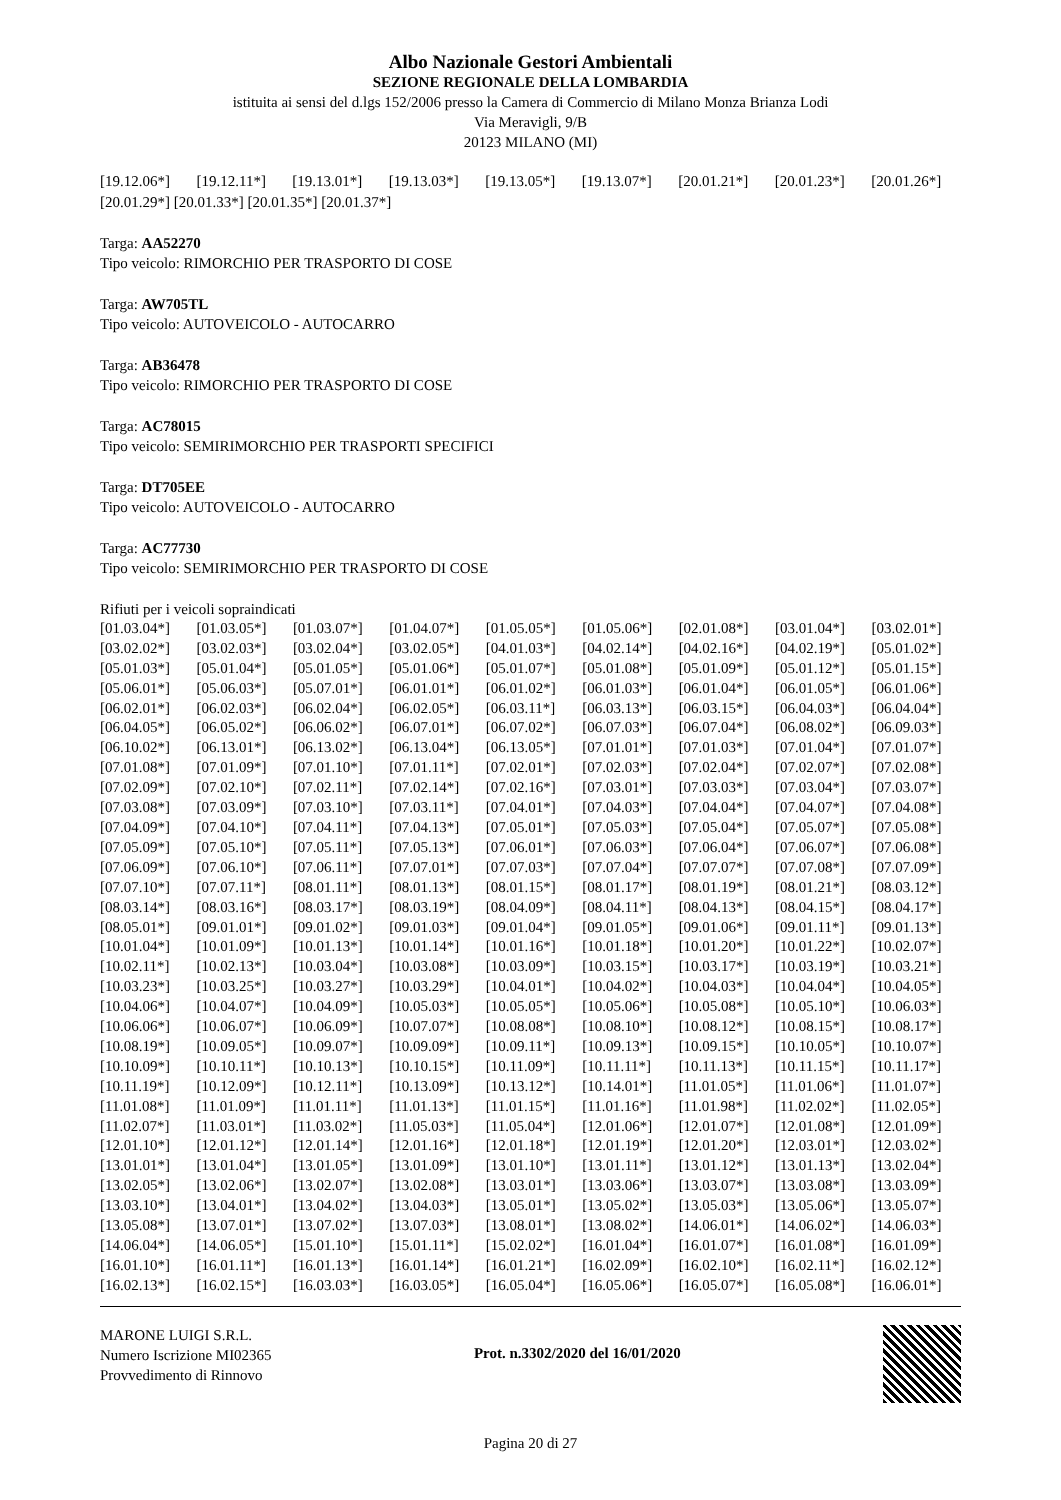Albo Nazionale Gestori Ambientali
SEZIONE REGIONALE DELLA LOMBARDIA
istituita ai sensi del d.lgs 152/2006 presso la Camera di Commercio di Milano Monza Brianza Lodi
Via Meravigli, 9/B
20123 MILANO (MI)
| [19.12.06*] | [19.12.11*] | [19.13.01*] | [19.13.03*] | [19.13.05*] | [19.13.07*] | [20.01.21*] | [20.01.23*] | [20.01.26*] |
[20.01.29*] [20.01.33*] [20.01.35*] [20.01.37*]
Targa: AA52270
Tipo veicolo: RIMORCHIO PER TRASPORTO DI COSE
Targa: AW705TL
Tipo veicolo: AUTOVEICOLO - AUTOCARRO
Targa: AB36478
Tipo veicolo: RIMORCHIO PER TRASPORTO DI COSE
Targa: AC78015
Tipo veicolo: SEMIRIMORCHIO PER TRASPORTI SPECIFICI
Targa: DT705EE
Tipo veicolo: AUTOVEICOLO - AUTOCARRO
Targa: AC77730
Tipo veicolo: SEMIRIMORCHIO PER TRASPORTO DI COSE
Rifiuti per i veicoli sopraindicati
| [01.03.04*] | [01.03.05*] | [01.03.07*] | [01.04.07*] | [01.05.05*] | [01.05.06*] | [02.01.08*] | [03.01.04*] | [03.02.01*] |
| [03.02.02*] | [03.02.03*] | [03.02.04*] | [03.02.05*] | [04.01.03*] | [04.02.14*] | [04.02.16*] | [04.02.19*] | [05.01.02*] |
| [05.01.03*] | [05.01.04*] | [05.01.05*] | [05.01.06*] | [05.01.07*] | [05.01.08*] | [05.01.09*] | [05.01.12*] | [05.01.15*] |
| [05.06.01*] | [05.06.03*] | [05.07.01*] | [06.01.01*] | [06.01.02*] | [06.01.03*] | [06.01.04*] | [06.01.05*] | [06.01.06*] |
| [06.02.01*] | [06.02.03*] | [06.02.04*] | [06.02.05*] | [06.03.11*] | [06.03.13*] | [06.03.15*] | [06.04.03*] | [06.04.04*] |
| [06.04.05*] | [06.05.02*] | [06.06.02*] | [06.07.01*] | [06.07.02*] | [06.07.03*] | [06.07.04*] | [06.08.02*] | [06.09.03*] |
| [06.10.02*] | [06.13.01*] | [06.13.02*] | [06.13.04*] | [06.13.05*] | [07.01.01*] | [07.01.03*] | [07.01.04*] | [07.01.07*] |
| [07.01.08*] | [07.01.09*] | [07.01.10*] | [07.01.11*] | [07.02.01*] | [07.02.03*] | [07.02.04*] | [07.02.07*] | [07.02.08*] |
| [07.02.09*] | [07.02.10*] | [07.02.11*] | [07.02.14*] | [07.02.16*] | [07.03.01*] | [07.03.03*] | [07.03.04*] | [07.03.07*] |
| [07.03.08*] | [07.03.09*] | [07.03.10*] | [07.03.11*] | [07.04.01*] | [07.04.03*] | [07.04.04*] | [07.04.07*] | [07.04.08*] |
| [07.04.09*] | [07.04.10*] | [07.04.11*] | [07.04.13*] | [07.05.01*] | [07.05.03*] | [07.05.04*] | [07.05.07*] | [07.05.08*] |
| [07.05.09*] | [07.05.10*] | [07.05.11*] | [07.05.13*] | [07.06.01*] | [07.06.03*] | [07.06.04*] | [07.06.07*] | [07.06.08*] |
| [07.06.09*] | [07.06.10*] | [07.06.11*] | [07.07.01*] | [07.07.03*] | [07.07.04*] | [07.07.07*] | [07.07.08*] | [07.07.09*] |
| [07.07.10*] | [07.07.11*] | [08.01.11*] | [08.01.13*] | [08.01.15*] | [08.01.17*] | [08.01.19*] | [08.01.21*] | [08.03.12*] |
| [08.03.14*] | [08.03.16*] | [08.03.17*] | [08.03.19*] | [08.04.09*] | [08.04.11*] | [08.04.13*] | [08.04.15*] | [08.04.17*] |
| [08.05.01*] | [09.01.01*] | [09.01.02*] | [09.01.03*] | [09.01.04*] | [09.01.05*] | [09.01.06*] | [09.01.11*] | [09.01.13*] |
| [10.01.04*] | [10.01.09*] | [10.01.13*] | [10.01.14*] | [10.01.16*] | [10.01.18*] | [10.01.20*] | [10.01.22*] | [10.02.07*] |
| [10.02.11*] | [10.02.13*] | [10.03.04*] | [10.03.08*] | [10.03.09*] | [10.03.15*] | [10.03.17*] | [10.03.19*] | [10.03.21*] |
| [10.03.23*] | [10.03.25*] | [10.03.27*] | [10.03.29*] | [10.04.01*] | [10.04.02*] | [10.04.03*] | [10.04.04*] | [10.04.05*] |
| [10.04.06*] | [10.04.07*] | [10.04.09*] | [10.05.03*] | [10.05.05*] | [10.05.06*] | [10.05.08*] | [10.05.10*] | [10.06.03*] |
| [10.06.06*] | [10.06.07*] | [10.06.09*] | [10.07.07*] | [10.08.08*] | [10.08.10*] | [10.08.12*] | [10.08.15*] | [10.08.17*] |
| [10.08.19*] | [10.09.05*] | [10.09.07*] | [10.09.09*] | [10.09.11*] | [10.09.13*] | [10.09.15*] | [10.10.05*] | [10.10.07*] |
| [10.10.09*] | [10.10.11*] | [10.10.13*] | [10.10.15*] | [10.11.09*] | [10.11.11*] | [10.11.13*] | [10.11.15*] | [10.11.17*] |
| [10.11.19*] | [10.12.09*] | [10.12.11*] | [10.13.09*] | [10.13.12*] | [10.14.01*] | [11.01.05*] | [11.01.06*] | [11.01.07*] |
| [11.01.08*] | [11.01.09*] | [11.01.11*] | [11.01.13*] | [11.01.15*] | [11.01.16*] | [11.01.98*] | [11.02.02*] | [11.02.05*] |
| [11.02.07*] | [11.03.01*] | [11.03.02*] | [11.05.03*] | [11.05.04*] | [12.01.06*] | [12.01.07*] | [12.01.08*] | [12.01.09*] |
| [12.01.10*] | [12.01.12*] | [12.01.14*] | [12.01.16*] | [12.01.18*] | [12.01.19*] | [12.01.20*] | [12.03.01*] | [12.03.02*] |
| [13.01.01*] | [13.01.04*] | [13.01.05*] | [13.01.09*] | [13.01.10*] | [13.01.11*] | [13.01.12*] | [13.01.13*] | [13.02.04*] |
| [13.02.05*] | [13.02.06*] | [13.02.07*] | [13.02.08*] | [13.03.01*] | [13.03.06*] | [13.03.07*] | [13.03.08*] | [13.03.09*] |
| [13.03.10*] | [13.04.01*] | [13.04.02*] | [13.04.03*] | [13.05.01*] | [13.05.02*] | [13.05.03*] | [13.05.06*] | [13.05.07*] |
| [13.05.08*] | [13.07.01*] | [13.07.02*] | [13.07.03*] | [13.08.01*] | [13.08.02*] | [14.06.01*] | [14.06.02*] | [14.06.03*] |
| [14.06.04*] | [14.06.05*] | [15.01.10*] | [15.01.11*] | [15.02.02*] | [16.01.04*] | [16.01.07*] | [16.01.08*] | [16.01.09*] |
| [16.01.10*] | [16.01.11*] | [16.01.13*] | [16.01.14*] | [16.01.21*] | [16.02.09*] | [16.02.10*] | [16.02.11*] | [16.02.12*] |
| [16.02.13*] | [16.02.15*] | [16.03.03*] | [16.03.05*] | [16.05.04*] | [16.05.06*] | [16.05.07*] | [16.05.08*] | [16.06.01*] |
MARONE LUIGI S.R.L.
Numero Iscrizione MI02365
Provvedimento di Rinnovo
Prot. n.3302/2020 del 16/01/2020
Pagina 20 di 27